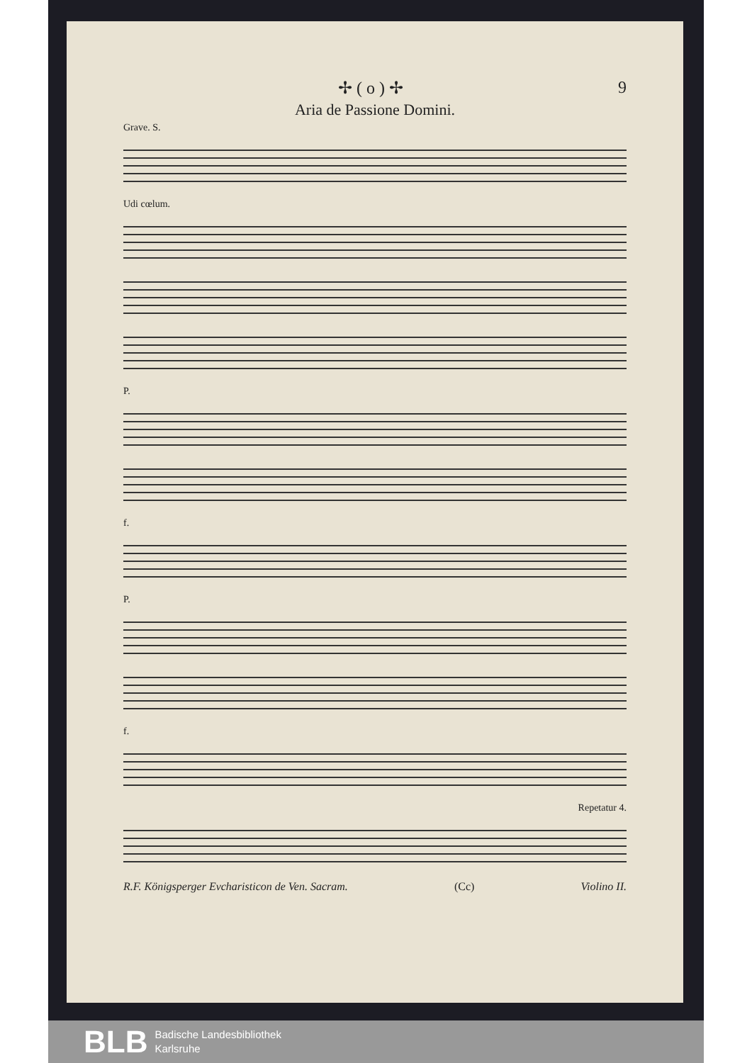✢ ( o ) ✢ 9
Aria de Passione Domini.
Grave. S.
Udi cœlum.
P.
f.
P.
f.
Repetatur 4.
R.F. Königsperger Evcharisticon de Ven. Sacram. (Cc) Violino II.
BLB Badische Landesbibliothek
Karlsruhe